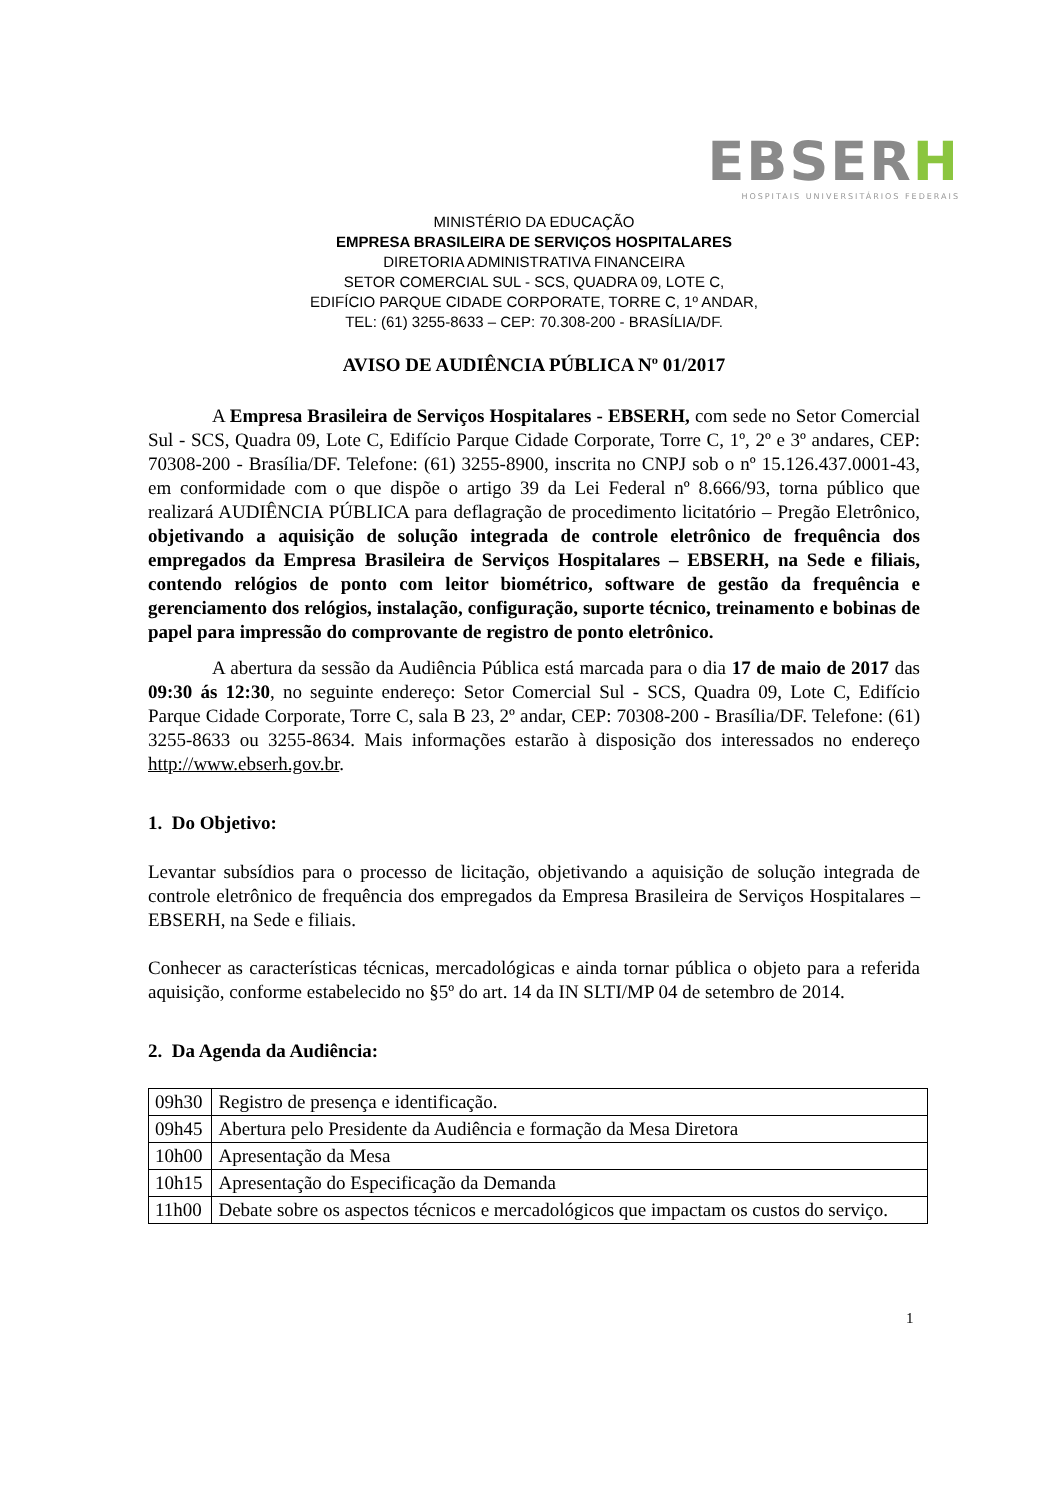EBSERH
HOSPITAIS UNIVERSITÁRIOS FEDERAIS
MINISTÉRIO DA EDUCAÇÃO
EMPRESA BRASILEIRA DE SERVIÇOS HOSPITALARES
DIRETORIA ADMINISTRATIVA FINANCEIRA
SETOR COMERCIAL SUL - SCS, QUADRA 09, LOTE C,
EDIFÍCIO PARQUE CIDADE CORPORATE, TORRE C, 1º ANDAR,
TEL: (61) 3255-8633 – CEP: 70.308-200 - BRASÍLIA/DF.
AVISO DE AUDIÊNCIA PÚBLICA Nº 01/2017
A Empresa Brasileira de Serviços Hospitalares - EBSERH, com sede no Setor Comercial Sul - SCS, Quadra 09, Lote C, Edifício Parque Cidade Corporate, Torre C, 1º, 2º e 3º andares, CEP: 70308-200 - Brasília/DF. Telefone: (61) 3255-8900, inscrita no CNPJ sob o nº 15.126.437.0001-43, em conformidade com o que dispõe o artigo 39 da Lei Federal nº 8.666/93, torna público que realizará AUDIÊNCIA PÚBLICA para deflagração de procedimento licitatório – Pregão Eletrônico, objetivando a aquisição de solução integrada de controle eletrônico de frequência dos empregados da Empresa Brasileira de Serviços Hospitalares – EBSERH, na Sede e filiais, contendo relógios de ponto com leitor biométrico, software de gestão da frequência e gerenciamento dos relógios, instalação, configuração, suporte técnico, treinamento e bobinas de papel para impressão do comprovante de registro de ponto eletrônico.
A abertura da sessão da Audiência Pública está marcada para o dia 17 de maio de 2017 das 09:30 ás 12:30, no seguinte endereço: Setor Comercial Sul - SCS, Quadra 09, Lote C, Edifício Parque Cidade Corporate, Torre C, sala B 23, 2º andar, CEP: 70308-200 - Brasília/DF. Telefone: (61) 3255-8633 ou 3255-8634. Mais informações estarão à disposição dos interessados no endereço http://www.ebserh.gov.br.
1. Do Objetivo:
Levantar subsídios para o processo de licitação, objetivando a aquisição de solução integrada de controle eletrônico de frequência dos empregados da Empresa Brasileira de Serviços Hospitalares – EBSERH, na Sede e filiais.
Conhecer as características técnicas, mercadológicas e ainda tornar pública o objeto para a referida aquisição, conforme estabelecido no §5º do art. 14 da IN SLTI/MP 04 de setembro de 2014.
2. Da Agenda da Audiência:
| 09h30 | Registro de presença e identificação. |
| 09h45 | Abertura pelo Presidente da Audiência e formação da Mesa Diretora |
| 10h00 | Apresentação da Mesa |
| 10h15 | Apresentação do Especificação da Demanda |
| 11h00 | Debate sobre os aspectos técnicos e mercadológicos que impactam os custos do serviço. |
1